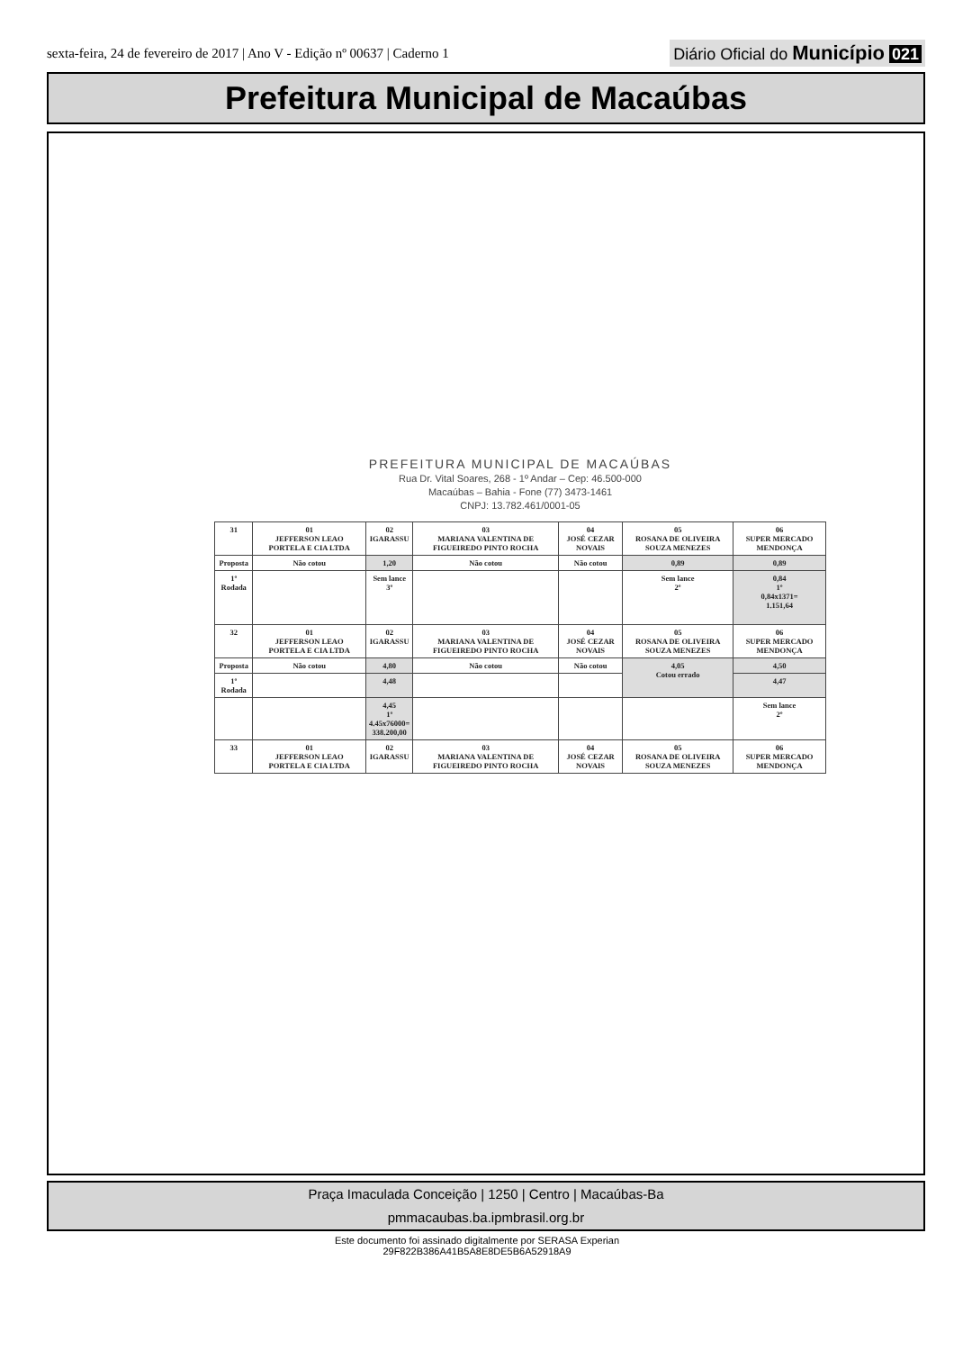sexta-feira, 24 de fevereiro de 2017 | Ano V - Edição nº 00637 | Caderno 1 Diário Oficial do Município 021
Prefeitura Municipal de Macaúbas
PREFEITURA MUNICIPAL DE MACAÚBAS
Rua Dr. Vital Soares, 268 - 1º Andar – Cep: 46.500-000
Macaúbas – Bahia - Fone (77) 3473-1461
CNPJ: 13.782.461/0001-05
| 31 | 01 JEFFERSON LEAO PORTELA E CIA LTDA | 02 IGARASSU | 03 MARIANA VALENTINA DE FIGUEIREDO PINTO ROCHA | 04 JOSÉ CEZAR NOVAIS | 05 ROSANA DE OLIVEIRA SOUZA MENEZES | 06 SUPER MERCADO MENDONÇA |
| Proposta | Não cotou | 1,20 | Não cotou | Não cotou | 0,89 | 0,89 |
| 1º Rodada | | Sem lance 3º | | | Sem lance 2º | 0,84 1º 0,84x1371= 1.151,64 |
| 32 | 01 JEFFERSON LEAO PORTELA E CIA LTDA | 02 IGARASSU | 03 MARIANA VALENTINA DE FIGUEIREDO PINTO ROCHA | 04 JOSÉ CEZAR NOVAIS | 05 ROSANA DE OLIVEIRA SOUZA MENEZES | 06 SUPER MERCADO MENDONÇA |
| Proposta | Não cotou | 4,80 | Não cotou | Não cotou | 4,05 Cotou errado | 4,50 |
| 1º Rodada | | 4,48 | | | | 4,47 |
| | | 4,45 1º 4.45x76000= 338.200,00 | | | | Sem lance 2º |
| 33 | 01 JEFFERSON LEAO PORTELA E CIA LTDA | 02 IGARASSU | 03 MARIANA VALENTINA DE FIGUEIREDO PINTO ROCHA | 04 JOSÉ CEZAR NOVAIS | 05 ROSANA DE OLIVEIRA SOUZA MENEZES | 06 SUPER MERCADO MENDONÇA |
Praça Imaculada Conceição | 1250 | Centro | Macaúbas-Ba
pmmacaubas.ba.ipmbrasil.org.br
Este documento foi assinado digitalmente por SERASA Experian
29F822B386A41B5A8E8DE5B6A52918A9